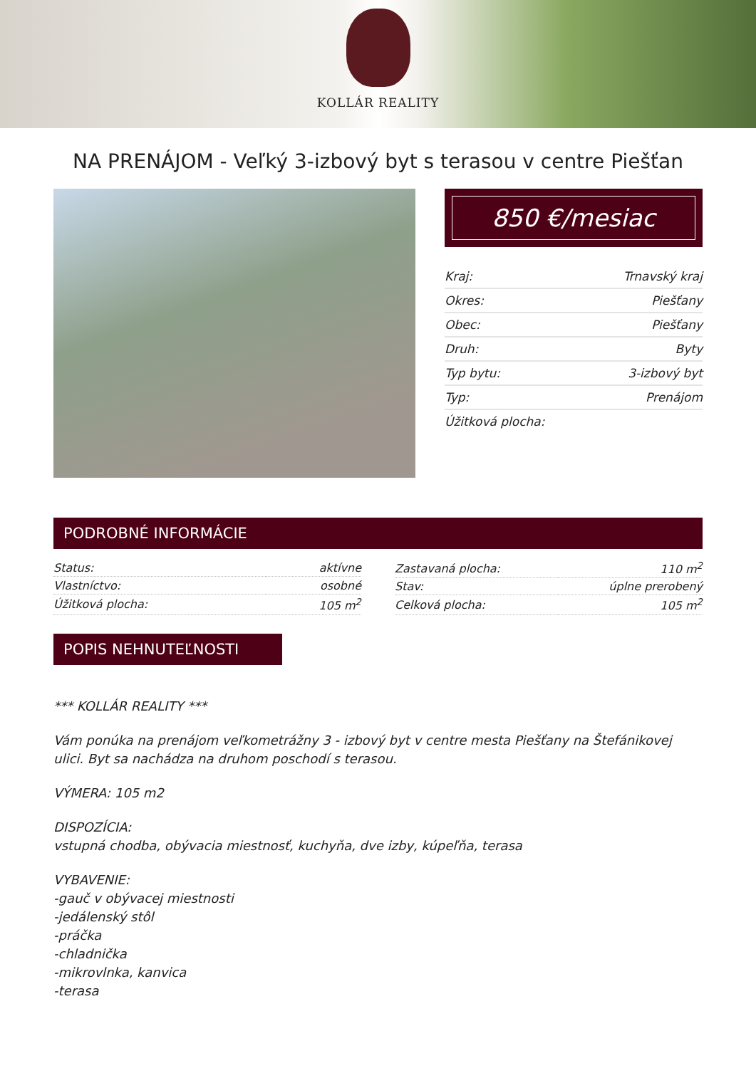KOLLÁR REALITY
NA PRENÁJOM - Veľký 3-izbový byt s terasou v centre Piešťan
850 €/mesiac
| Kraj: | Trnavský kraj |
| Okres: | Piešťany |
| Obec: | Piešťany |
| Druh: | Byty |
| Typ bytu: | 3-izbový byt |
| Typ: | Prenájom |
| Úžitková plocha: | |
PODROBNÉ INFORMÁCIE
| Status: | aktívne |
| Vlastníctvo: | osobné |
| Úžitková plocha: | 105 m<sup>2</sup> |
| Zastavaná plocha: | 110 m<sup>2</sup> |
| Stav: | úplne prerobený |
| Celková plocha: | 105 m<sup>2</sup> |
POPIS NEHNUTEĽNOSTI
*** KOLLÁR REALITY ***
Vám ponúka na prenájom veľkometrážny 3 - izbový byt v centre mesta Piešťany na Štefánikovej ulici. Byt sa nachádza na druhom poschodí s terasou.
VÝMERA: 105 m2
DISPOZÍCIA:
vstupná chodba, obývacia miestnosť, kuchyňa, dve izby, kúpeľňa, terasa
VYBAVENIE:
-gauč v obývacej miestnosti
-jedálenský stôl
-práčka
-chladnička
-mikrovlnka, kanvica
-terasa